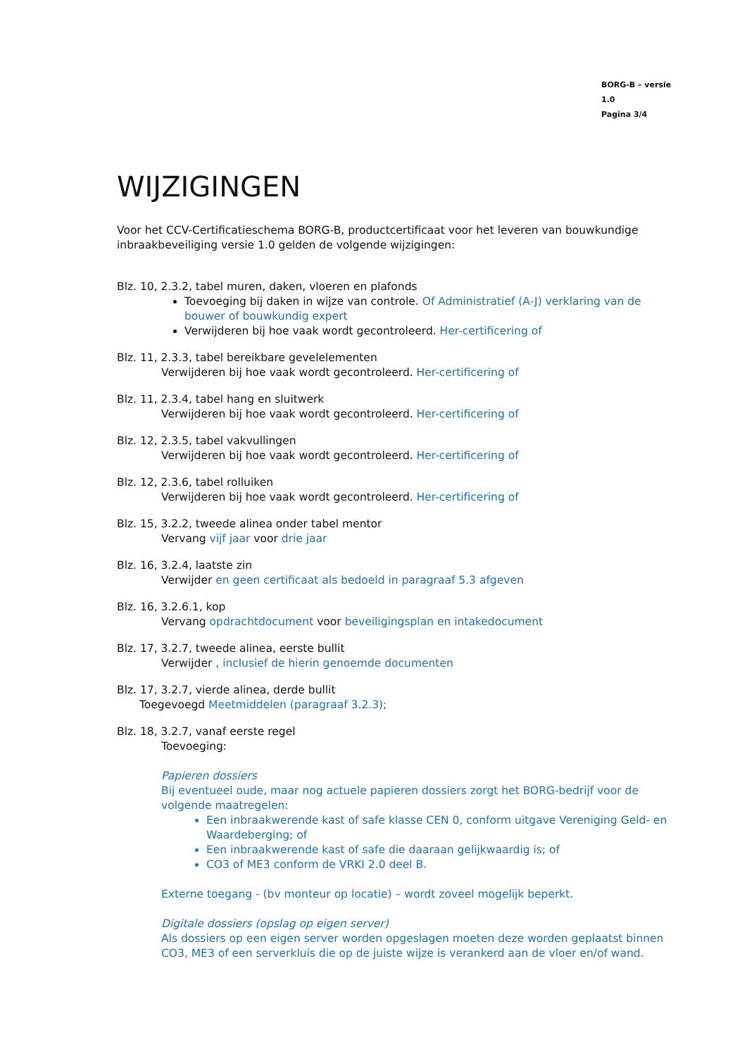BORG-B – versie 1.0
Pagina 3/4
WIJZIGINGEN
Voor het CCV-Certificatieschema BORG-B, productcertificaat voor het leveren van bouwkundige inbraakbeveiliging versie 1.0 gelden de volgende wijzigingen:
Blz. 10, 2.3.2, tabel muren, daken, vloeren en plafonds
Toevoeging bij daken in wijze van controle. Of Administratief (A-J) verklaring van de bouwer of bouwkundig expert
Verwijderen bij hoe vaak wordt gecontroleerd. Her-certificering of
Blz. 11, 2.3.3, tabel bereikbare gevelelementen
Verwijderen bij hoe vaak wordt gecontroleerd. Her-certificering of
Blz. 11, 2.3.4, tabel hang en sluitwerk
Verwijderen bij hoe vaak wordt gecontroleerd. Her-certificering of
Blz. 12, 2.3.5, tabel vakvullingen
Verwijderen bij hoe vaak wordt gecontroleerd. Her-certificering of
Blz. 12, 2.3.6, tabel rolluiken
Verwijderen bij hoe vaak wordt gecontroleerd. Her-certificering of
Blz. 15, 3.2.2, tweede alinea onder tabel mentor
Vervang vijf jaar voor drie jaar
Blz. 16, 3.2.4, laatste zin
Verwijder en geen certificaat als bedoeld in paragraaf 5.3 afgeven
Blz. 16, 3.2.6.1, kop
Vervang opdrachtdocument voor beveiligingsplan en intakedocument
Blz. 17, 3.2.7, tweede alinea, eerste bullit
Verwijder , inclusief de hierin genoemde documenten
Blz. 17, 3.2.7, vierde alinea, derde bullit
Toegevoegd Meetmiddelen (paragraaf 3.2.3);
Blz. 18, 3.2.7, vanaf eerste regel
Toevoeging:
Papieren dossiers
Bij eventueel oude, maar nog actuele papieren dossiers zorgt het BORG-bedrijf voor de volgende maatregelen:
Een inbraakwerende kast of safe klasse CEN 0, conform uitgave Vereniging Geld- en Waardeberging; of
Een inbraakwerende kast of safe die daaraan gelijkwaardig is; of
CO3 of ME3 conform de VRKI 2.0 deel B.
Externe toegang - (bv monteur op locatie) – wordt zoveel mogelijk beperkt.
Digitale dossiers (opslag op eigen server)
Als dossiers op een eigen server worden opgeslagen moeten deze worden geplaatst binnen CO3, ME3 of een serverkluis die op de juiste wijze is verankerd aan de vloer en/of wand.